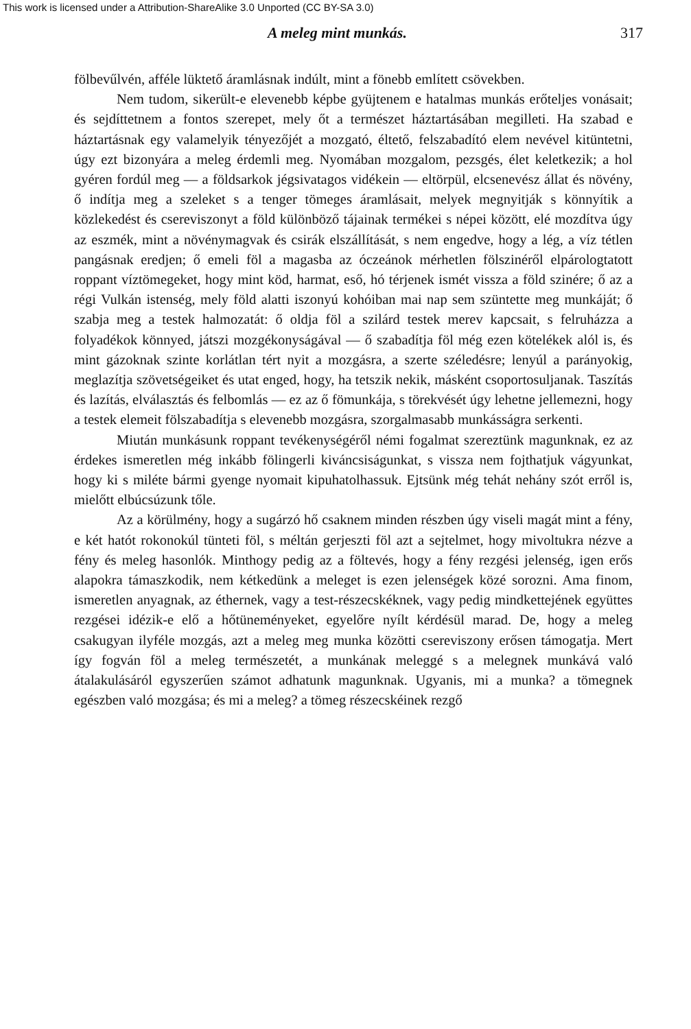This work is licensed under a Attribution-ShareAlike 3.0 Unported (CC BY-SA 3.0)
A meleg mint munkás. 317
fölbevűlvén, afféle lüktető áramlásnak indúlt, mint a fönebb említett csövekben.
Nem tudom, sikerült-e elevenebb képbe gyüjtenem e hatalmas munkás erőteljes vonásait; és sejdíttetnem a fontos szerepet, mely őt a természet háztartásában megilleti. Ha szabad e háztartásnak egy valamelyik tényezőjét a mozgató, éltető, felszabadító elem nevével kitüntetni, úgy ezt bizonyára a meleg érdemli meg. Nyomában mozgalom, pezsgés, élet keletkezik; a hol gyéren fordúl meg — a földsarkok jégsivatagos vidékein — eltörpül, elcsenevész állat és növény, ő indítja meg a szeleket s a tenger tömeges áramlásait, melyek megnyitják s könnyítik a közlekedést és csereviszonyt a föld különböző tájainak termékei s népei között, elé mozdítva úgy az eszmék, mint a növénymagvak és csirák elszállítását, s nem engedve, hogy a lég, a víz tétlen pangásnak eredjen; ő emeli föl a magasba az óczeánok mérhetlen fölszinéről elpárologtatott roppant víztömegeket, hogy mint köd, harmat, eső, hó térjenek ismét vissza a föld szinére; ő az a régi Vulkán istenség, mely föld alatti iszonyú kohóiban mai nap sem szüntette meg munkáját; ő szabja meg a testek halmozatát: ő oldja föl a szilárd testek merev kapcsait, s felruházza a folyadékok könnyed, játszi mozgékonyságával — ő szabadítja föl még ezen kötelékek alól is, és mint gázoknak szinte korlátlan tért nyit a mozgásra, a szerte széledésre; lenyúl a parányokig, meglazítja szövetségeiket és utat enged, hogy, ha tetszik nekik, másként csoportosuljanak. Taszítás és lazítás, elválasztás és felbomlás — ez az ő fömunkája, s törekvését úgy lehetne jellemezni, hogy a testek elemeit fölszabadítja s elevenebb mozgásra, szorgalmasabb munkásságra serkenti.
Miután munkásunk roppant tevékenységéről némi fogalmat szereztünk magunknak, ez az érdekes ismeretlen még inkább fölingerli kiváncsiságunkat, s vissza nem fojthatjuk vágyunkat, hogy ki s miléte bármi gyenge nyomait kipuhatolhassuk. Ejtsünk még tehát nehány szót erről is, mielőtt elbúcsúzunk tőle.
Az a körülmény, hogy a sugárzó hő csaknem minden részben úgy viseli magát mint a fény, e két hatót rokonokúl tünteti föl, s méltán gerjeszti föl azt a sejtelmet, hogy mivoltukra nézve a fény és meleg hasonlók. Minthogy pedig az a föltevés, hogy a fény rezgési jelenség, igen erős alapokra támaszkodik, nem kétkedünk a meleget is ezen jelenségek közé sorozni. Ama finom, ismeretlen anyagnak, az éthernek, vagy a test-részecskéknek, vagy pedig mindkettejének együttes rezgései idézik-e elő a hőtüneményeket, egyelőre nyílt kérdésül marad. De, hogy a meleg csakugyan ilyféle mozgás, azt a meleg meg munka közötti csereviszony erősen támogatja. Mert így fogván föl a meleg természetét, a munkának meleggé s a melegnek munkává való átalakulásáról egyszerűen számot adhatunk magunknak. Ugyanis, mi a munka? a tömegnek egészben való mozgása; és mi a meleg? a tömeg részecskéinek rezgő